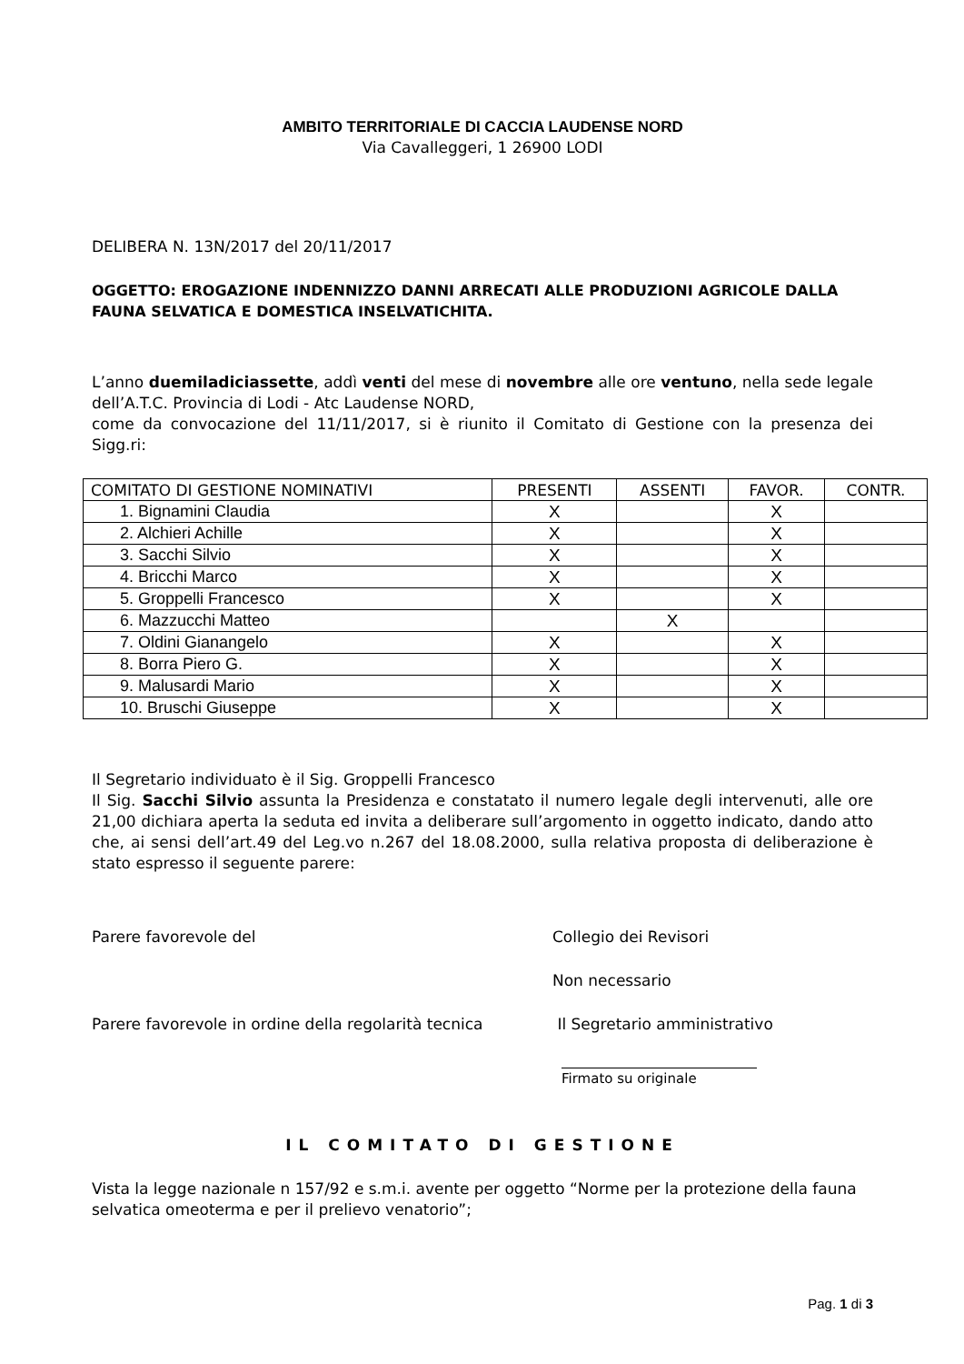AMBITO TERRITORIALE DI CACCIA LAUDENSE NORD
Via Cavalleggeri, 1 26900 LODI
DELIBERA N. 13N/2017 del 20/11/2017
OGGETTO: EROGAZIONE INDENNIZZO DANNI ARRECATI ALLE PRODUZIONI AGRICOLE DALLA FAUNA SELVATICA E DOMESTICA INSELVATICHITA.
L’anno duemiladiciassette, addì venti del mese di novembre alle ore ventuno, nella sede legale dell’A.T.C. Provincia di Lodi - Atc Laudense NORD,
come da convocazione del 11/11/2017, si è riunito il Comitato di Gestione con la presenza dei Sigg.ri:
| COMITATO DI GESTIONE NOMINATIVI | PRESENTI | ASSENTI | FAVOR. | CONTR. |
| --- | --- | --- | --- | --- |
| 1. Bignamini Claudia | X | | X | |
| 2. Alchieri Achille | X | | X | |
| 3. Sacchi Silvio | X | | X | |
| 4. Bricchi Marco | X | | X | |
| 5. Groppelli Francesco | X | | X | |
| 6. Mazzucchi Matteo | | X | | |
| 7. Oldini Gianangelo | X | | X | |
| 8. Borra Piero G. | X | | X | |
| 9. Malusardi Mario | X | | X | |
| 10. Bruschi Giuseppe | X | | X | |
Il Segretario individuato è il Sig. Groppelli Francesco
Il Sig. Sacchi Silvio assunta la Presidenza e constatato il numero legale degli intervenuti, alle ore 21,00 dichiara aperta la seduta ed invita a deliberare sull’argomento in oggetto indicato, dando atto che, ai sensi dell’art.49 del Leg.vo n.267 del 18.08.2000, sulla relativa proposta di deliberazione è stato espresso il seguente parere:
Parere favorevole del Collegio dei Revisori
Non necessario
Parere favorevole in ordine della regolarità tecnica
Il Segretario amministrativo
Firmato su originale
IL COMITATO DI GESTIONE
Vista la legge nazionale n 157/92 e s.m.i. avente per oggetto “Norme per la protezione della fauna selvatica omeoterma e per il prelievo venatorio”;
Pag. 1 di 3